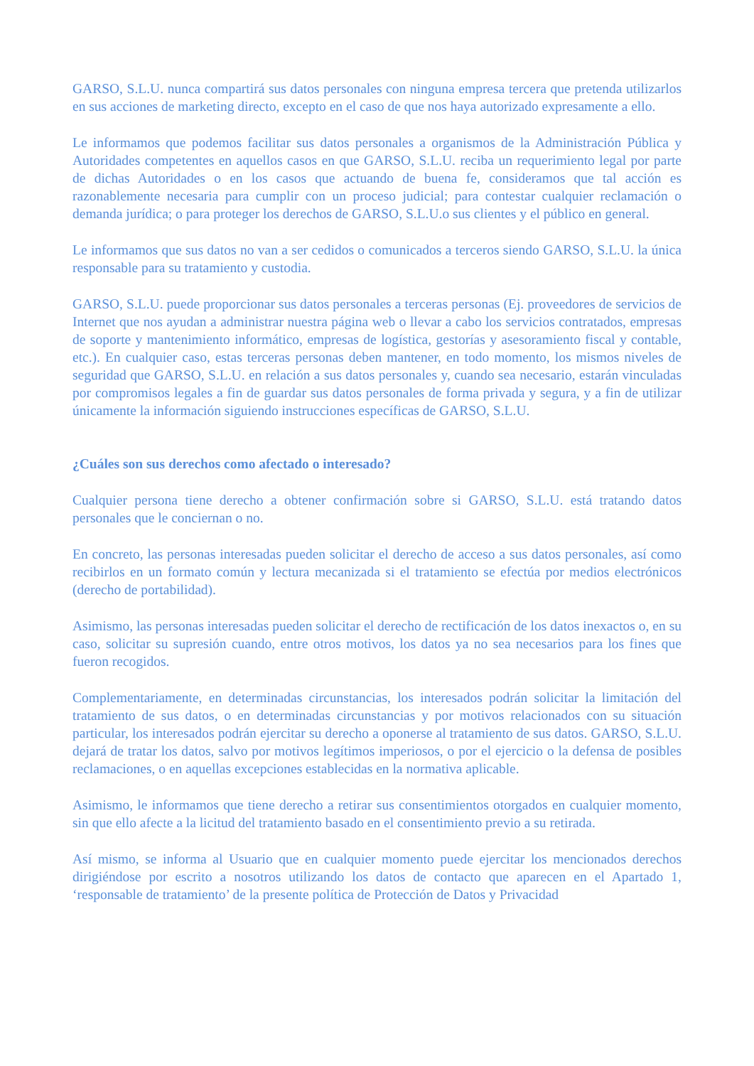GARSO, S.L.U. nunca compartirá sus datos personales con ninguna empresa tercera que pretenda utilizarlos en sus acciones de marketing directo, excepto en el caso de que nos haya autorizado expresamente a ello.
Le informamos que podemos facilitar sus datos personales a organismos de la Administración Pública y Autoridades competentes en aquellos casos en que GARSO, S.L.U. reciba un requerimiento legal por parte de dichas Autoridades o en los casos que actuando de buena fe, consideramos que tal acción es razonablemente necesaria para cumplir con un proceso judicial; para contestar cualquier reclamación o demanda jurídica; o para proteger los derechos de GARSO, S.L.U.o sus clientes y el público en general.
Le informamos que sus datos no van a ser cedidos o comunicados a terceros siendo GARSO, S.L.U. la única responsable para su tratamiento y custodia.
GARSO, S.L.U. puede proporcionar sus datos personales a terceras personas (Ej. proveedores de servicios de Internet que nos ayudan a administrar nuestra página web o llevar a cabo los servicios contratados, empresas de soporte y mantenimiento informático, empresas de logística, gestorías y asesoramiento fiscal y contable, etc.). En cualquier caso, estas terceras personas deben mantener, en todo momento, los mismos niveles de seguridad que GARSO, S.L.U. en relación a sus datos personales y, cuando sea necesario, estarán vinculadas por compromisos legales a fin de guardar sus datos personales de forma privada y segura, y a fin de utilizar únicamente la información siguiendo instrucciones específicas de GARSO, S.L.U.
¿Cuáles son sus derechos como afectado o interesado?
Cualquier persona tiene derecho a obtener confirmación sobre si GARSO, S.L.U. está tratando datos personales que le conciernan o no.
En concreto, las personas interesadas pueden solicitar el derecho de acceso a sus datos personales, así como recibirlos en un formato común y lectura mecanizada si el tratamiento se efectúa por medios electrónicos (derecho de portabilidad).
Asimismo, las personas interesadas pueden solicitar el derecho de rectificación de los datos inexactos o, en su caso, solicitar su supresión cuando, entre otros motivos, los datos ya no sea necesarios para los fines que fueron recogidos.
Complementariamente, en determinadas circunstancias, los interesados podrán solicitar la limitación del tratamiento de sus datos, o en determinadas circunstancias y por motivos relacionados con su situación particular, los interesados podrán ejercitar su derecho a oponerse al tratamiento de sus datos. GARSO, S.L.U. dejará de tratar los datos, salvo por motivos legítimos imperiosos, o por el ejercicio o la defensa de posibles reclamaciones, o en aquellas excepciones establecidas en la normativa aplicable.
Asimismo, le informamos que tiene derecho a retirar sus consentimientos otorgados en cualquier momento, sin que ello afecte a la licitud del tratamiento basado en el consentimiento previo a su retirada.
Así mismo, se informa al Usuario que en cualquier momento puede ejercitar los mencionados derechos dirigiéndose por escrito a nosotros utilizando los datos de contacto que aparecen en el Apartado 1, ‘responsable de tratamiento’ de la presente política de Protección de Datos y Privacidad